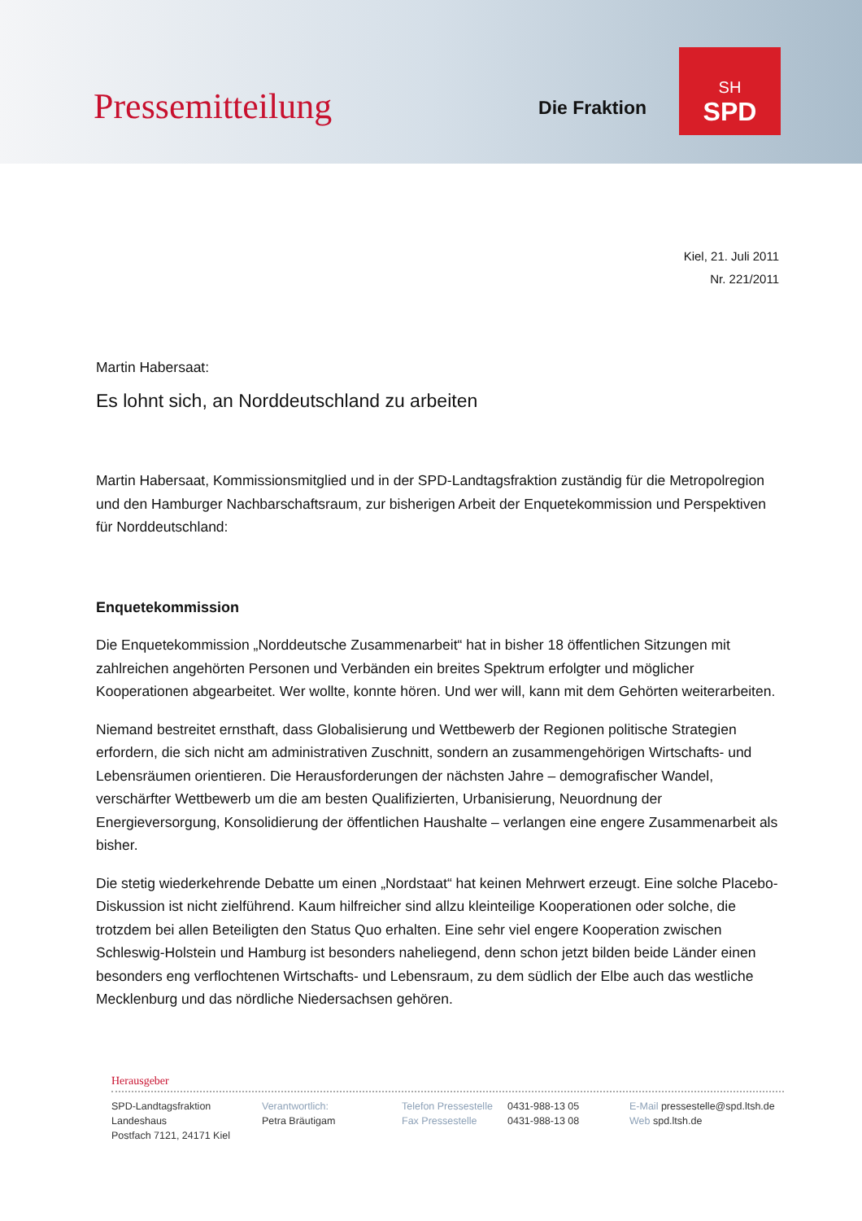Pressemitteilung
Die Fraktion
SH
SPD
Kiel, 21. Juli 2011
Nr. 221/2011
Martin Habersaat:
Es lohnt sich, an Norddeutschland zu arbeiten
Martin Habersaat, Kommissionsmitglied und in der SPD-Landtagsfraktion zuständig für die Metropolregion und den Hamburger Nachbarschaftsraum, zur bisherigen Arbeit der Enquetekommission und Perspektiven für Norddeutschland:
Enquetekommission
Die Enquetekommission „Norddeutsche Zusammenarbeit“ hat in bisher 18 öffentlichen Sitzungen mit zahlreichen angehörten Personen und Verbänden ein breites Spektrum erfolgter und möglicher Kooperationen abgearbeitet. Wer wollte, konnte hören. Und wer will, kann mit dem Gehörten weiterarbeiten.
Niemand bestreitet ernsthaft, dass Globalisierung und Wettbewerb der Regionen politische Strategien erfordern, die sich nicht am administrativen Zuschnitt, sondern an zusammengehörigen Wirtschafts- und Lebensräumen orientieren. Die Herausforderungen der nächsten Jahre – demografischer Wandel, verschärfter Wettbewerb um die am besten Qualifizierten, Urbanisierung, Neuordnung der Energieversorgung, Konsolidierung der öffentlichen Haushalte – verlangen eine engere Zusammenarbeit als bisher.
Die stetig wiederkehrende Debatte um einen „Nordstaat“ hat keinen Mehrwert erzeugt. Eine solche Placebo-Diskussion ist nicht zielführend. Kaum hilfreicher sind allzu kleinteilige Kooperationen oder solche, die trotzdem bei allen Beteiligten den Status Quo erhalten. Eine sehr viel engere Kooperation zwischen Schleswig-Holstein und Hamburg ist besonders naheliegend, denn schon jetzt bilden beide Länder einen besonders eng verflochtenen Wirtschafts- und Lebensraum, zu dem südlich der Elbe auch das westliche Mecklenburg und das nördliche Niedersachsen gehören.
Herausgeber
SPD-Landtagsfraktion
Landeshaus
Postfach 7121, 24171 Kiel
Verantwortlich:
Petra Bräutigam
Telefon Pressestelle
Fax Pressestelle
0431-988-13 05
0431-988-13 08
E-Mail pressestelle@spd.ltsh.de
Web spd.ltsh.de